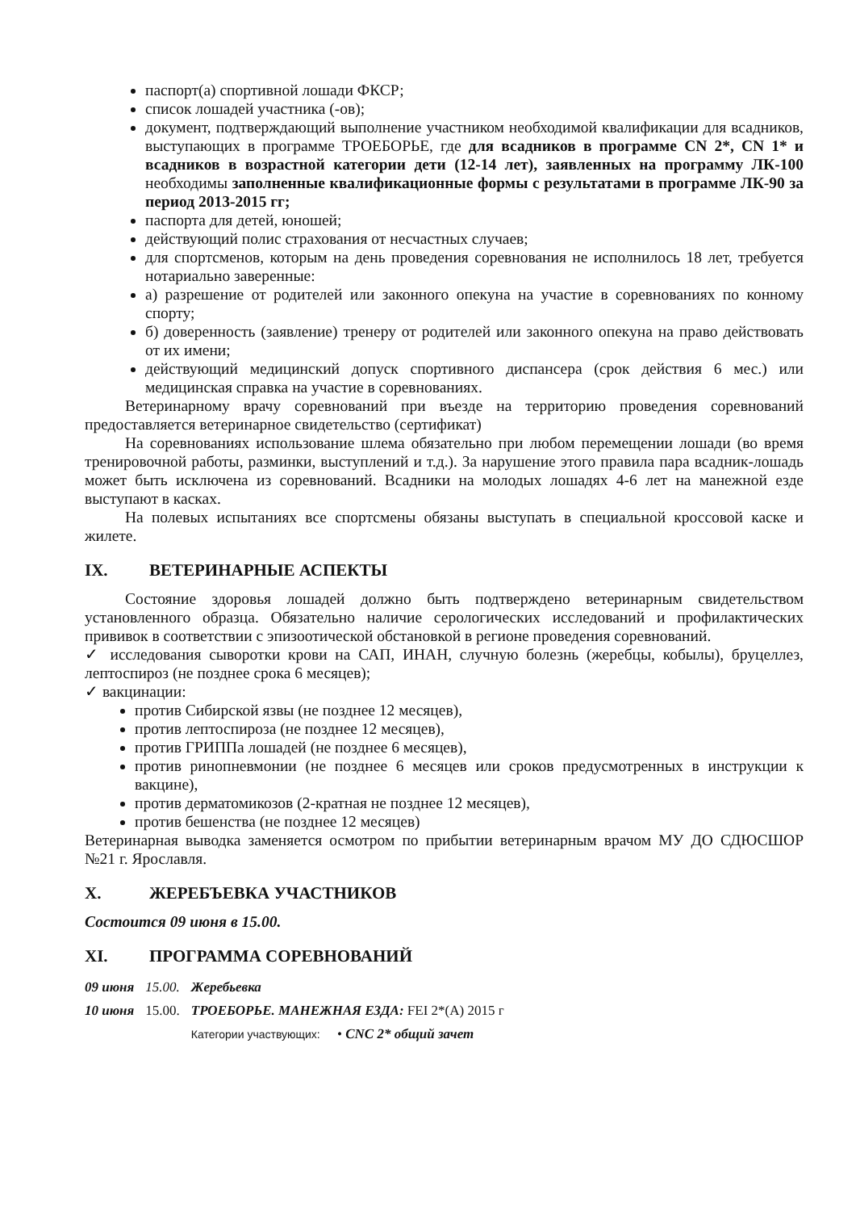паспорт(а) спортивной лошади ФКСР;
список лошадей участника (-ов);
документ, подтверждающий выполнение участником необходимой квалификации для всадников, выступающих в программе ТРОЕБОРЬЕ, где для всадников в программе CN 2*, CN 1* и всадников в возрастной категории дети (12-14 лет), заявленных на программу ЛК-100 необходимы заполненные квалификационные формы с результатами в программе ЛК-90 за период 2013-2015 гг;
паспорта для детей, юношей;
действующий полис страхования от несчастных случаев;
для спортсменов, которым на день проведения соревнования не исполнилось 18 лет, требуется нотариально заверенные:
а) разрешение от родителей или законного опекуна на участие в соревнованиях по конному спорту;
б) доверенность (заявление) тренеру от родителей или законного опекуна на право действовать от их имени;
действующий медицинский допуск спортивного диспансера (срок действия 6 мес.) или медицинская справка на участие в соревнованиях.
Ветеринарному врачу соревнований при въезде на территорию проведения соревнований предоставляется ветеринарное свидетельство (сертификат)
На соревнованиях использование шлема обязательно при любом перемещении лошади (во время тренировочной работы, разминки, выступлений и т.д.). За нарушение этого правила пара всадник-лошадь может быть исключена из соревнований. Всадники на молодых лошадях 4-6 лет на манежной езде выступают в касках.
На полевых испытаниях все спортсмены обязаны выступать в специальной кроссовой каске и жилете.
IX. ВЕТЕРИНАРНЫЕ АСПЕКТЫ
Состояние здоровья лошадей должно быть подтверждено ветеринарным свидетельством установленного образца. Обязательно наличие серологических исследований и профилактических прививок в соответствии с эпизоотической обстановкой в регионе проведения соревнований.
✓ исследования сыворотки крови на САП, ИНАН, случную болезнь (жеребцы, кобылы), бруцеллез, лептоспироз (не позднее срока 6 месяцев);
✓ вакцинации:
против Сибирской язвы (не позднее 12 месяцев),
против лептоспироза (не позднее 12 месяцев),
против ГРИППа лошадей (не позднее 6 месяцев),
против ринопневмонии (не позднее 6 месяцев или сроков предусмотренных в инструкции к вакцине),
против дерматомикозов (2-кратная не позднее 12 месяцев),
против бешенства (не позднее 12 месяцев)
Ветеринарная выводка заменяется осмотром по прибытии ветеринарным врачом МУ ДО СДЮСШОР №21 г. Ярославля.
X. ЖЕРЕБЪЕВКА УЧАСТНИКОВ
Состоится 09 июня в 15.00.
XI. ПРОГРАММА СОРЕВНОВАНИЙ
| 09 июня | 15.00. | Жеребьевка |
| 10 июня | 15.00. | ТРОЕБОРЬЕ. МАНЕЖНАЯ ЕЗДА: FEI 2*(A) 2015 г |
| | | Категории участвующих: • CNC 2* общий зачет |